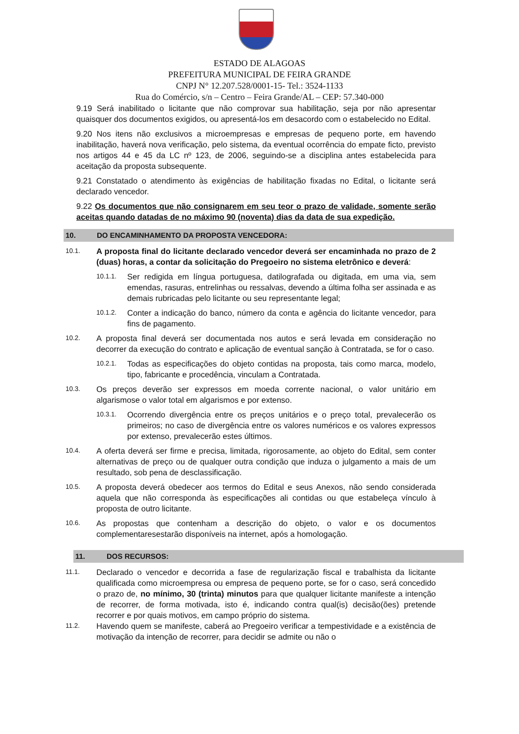ESTADO DE ALAGOAS
PREFEITURA MUNICIPAL DE FEIRA GRANDE
CNPJ N° 12.207.528/0001-15- Tel.: 3524-1133
Rua do Comércio, s/n – Centro – Feira Grande/AL – CEP: 57.340-000
9.19 Será inabilitado o licitante que não comprovar sua habilitação, seja por não apresentar quaisquer dos documentos exigidos, ou apresentá-los em desacordo com o estabelecido no Edital.
9.20 Nos itens não exclusivos a microempresas e empresas de pequeno porte, em havendo inabilitação, haverá nova verificação, pelo sistema, da eventual ocorrência do empate ficto, previsto nos artigos 44 e 45 da LC nº 123, de 2006, seguindo-se a disciplina antes estabelecida para aceitação da proposta subsequente.
9.21 Constatado o atendimento às exigências de habilitação fixadas no Edital, o licitante será declarado vencedor.
9.22 Os documentos que não consignarem em seu teor o prazo de validade, somente serão aceitas quando datadas de no máximo 90 (noventa) dias da data de sua expedição.
10. DO ENCAMINHAMENTO DA PROPOSTA VENCEDORA:
10.1.
A proposta final do licitante declarado vencedor deverá ser encaminhada no prazo de 2 (duas) horas, a contar da solicitação do Pregoeiro no sistema eletrônico e deverá:
10.1.1.
Ser redigida em língua portuguesa, datilografada ou digitada, em uma via, sem emendas, rasuras, entrelinhas ou ressalvas, devendo a última folha ser assinada e as demais rubricadas pelo licitante ou seu representante legal;
10.1.2.
Conter a indicação do banco, número da conta e agência do licitante vencedor, para fins de pagamento.
10.2.
A proposta final deverá ser documentada nos autos e será levada em consideração no decorrer da execução do contrato e aplicação de eventual sanção à Contratada, se for o caso.
10.2.1.
Todas as especificações do objeto contidas na proposta, tais como marca, modelo, tipo, fabricante e procedência, vinculam a Contratada.
10.3.
Os preços deverão ser expressos em moeda corrente nacional, o valor unitário em algarismose o valor total em algarismos e por extenso.
10.3.1.
Ocorrendo divergência entre os preços unitários e o preço total, prevalecerão os primeiros; no caso de divergência entre os valores numéricos e os valores expressos por extenso, prevalecerão estes últimos.
10.4.
A oferta deverá ser firme e precisa, limitada, rigorosamente, ao objeto do Edital, sem conter alternativas de preço ou de qualquer outra condição que induza o julgamento a mais de um resultado, sob pena de desclassificação.
10.5.
A proposta deverá obedecer aos termos do Edital e seus Anexos, não sendo considerada aquela que não corresponda às especificações ali contidas ou que estabeleça vínculo à proposta de outro licitante.
10.6.
As propostas que contenham a descrição do objeto, o valor e os documentos complementaresestarão disponíveis na internet, após a homologação.
11. DOS RECURSOS:
11.1.
Declarado o vencedor e decorrida a fase de regularização fiscal e trabalhista da licitante qualificada como microempresa ou empresa de pequeno porte, se for o caso, será concedido o prazo de, no mínimo, 30 (trinta) minutos para que qualquer licitante manifeste a intenção de recorrer, de forma motivada, isto é, indicando contra qual(is) decisão(ões) pretende recorrer e por quais motivos, em campo próprio do sistema.
11.2.
Havendo quem se manifeste, caberá ao Pregoeiro verificar a tempestividade e a existência de motivação da intenção de recorrer, para decidir se admite ou não o